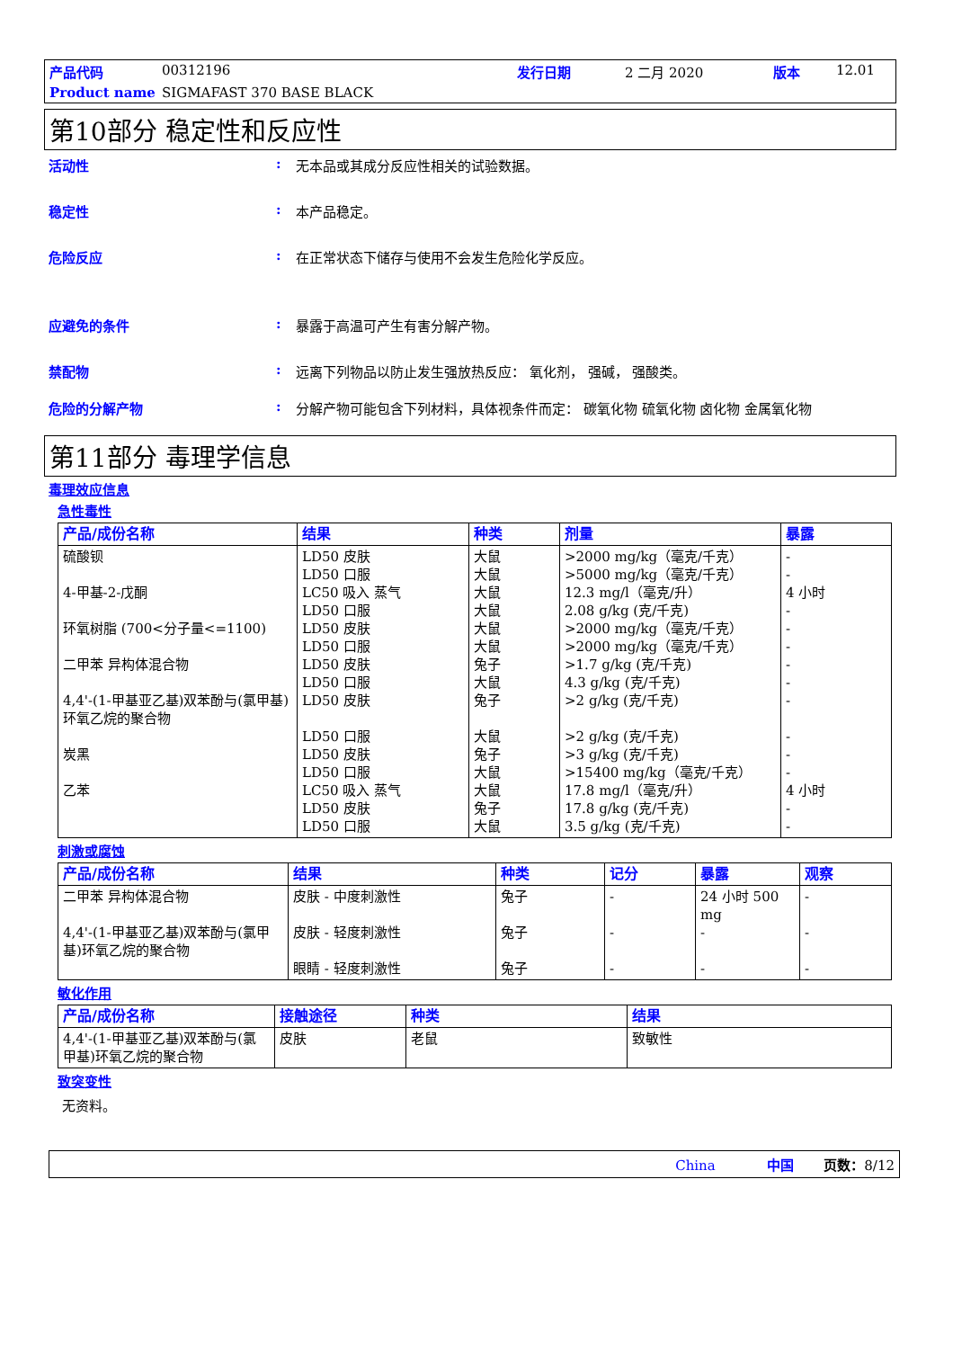产品代码 00312196 发行日期 2 二月 2020 版本 12.01 Product name SIGMAFAST 370 BASE BLACK
第10部分 稳定性和反应性
活动性: 无本品或其成分反应性相关的试验数据。
稳定性: 本产品稳定。
危险反应: 在正常状态下储存与使用不会发生危险化学反应。
应避免的条件: 暴露于高温可产生有害分解产物。
禁配物: 远离下列物品以防止发生强放热反应： 氧化剂， 强碱， 强酸类。
危险的分解产物: 分解产物可能包含下列材料，具体视条件而定： 碳氧化物 硫氧化物 卤化物 金属氧化物
第11部分 毒理学信息
毒理效应信息
急性毒性
| 产品/成份名称 | 结果 | 种类 | 剂量 | 暴露 |
| --- | --- | --- | --- | --- |
| 硫酸钡 4-甲基-2-戊酮 环氧树脂 (700<分子量<=1100) 二甲苯 异构体混合物 4,4'-(1-甲基亚乙基)双苯酚与(氯甲基)环氧乙烷的聚合物 炭黑 乙苯 | LD50 皮肤 LD50 口服 LC50 吸入 蒸气 LD50 口服 LD50 皮肤 LD50 口服 LD50 皮肤 LD50 口服 LD50 皮肤 LD50 口服 LD50 皮肤 LD50 口服 LC50 吸入 蒸气 LD50 皮肤 LD50 口服 | 大鼠 大鼠 大鼠 大鼠 大鼠 大鼠 兔子 大鼠 兔子 大鼠 兔子 大鼠 大鼠 兔子 大鼠 | >2000 mg/kg（毫克/千克） >5000 mg/kg（毫克/千克） 12.3 mg/l（毫克/升） 2.08 g/kg (克/千克) >2000 mg/kg（毫克/千克） >2000 mg/kg（毫克/千克） >1.7 g/kg (克/千克) 4.3 g/kg (克/千克) >2 g/kg (克/千克) >2 g/kg (克/千克) >3 g/kg (克/千克) >15400 mg/kg（毫克/千克） 17.8 mg/l（毫克/升） 17.8 g/kg (克/千克) 3.5 g/kg (克/千克) | - - 4 小时 - - - - - - - - - 4 小时 - - |
刺激或腐蚀
| 产品/成份名称 | 结果 | 种类 | 记分 | 暴露 | 观察 |
| --- | --- | --- | --- | --- | --- |
| 二甲苯 异构体混合物 4,4'-(1-甲基亚乙基)双苯酚与(氯甲基)环氧乙烷的聚合物 | 皮肤 - 中度刺激性 皮肤 - 轻度刺激性 眼睛 - 轻度刺激性 | 兔子 兔子 兔子 | - - - | 24 小时 500 mg - - | - - - |
敏化作用
| 产品/成份名称 | 接触途径 | 种类 | 结果 |
| --- | --- | --- | --- |
| 4,4'-(1-甲基亚乙基)双苯酚与(氯甲基)环氧乙烷的聚合物 | 皮肤 | 老鼠 | 致敏性 |
致突变性
无资料。
China 中国 页数：8/12